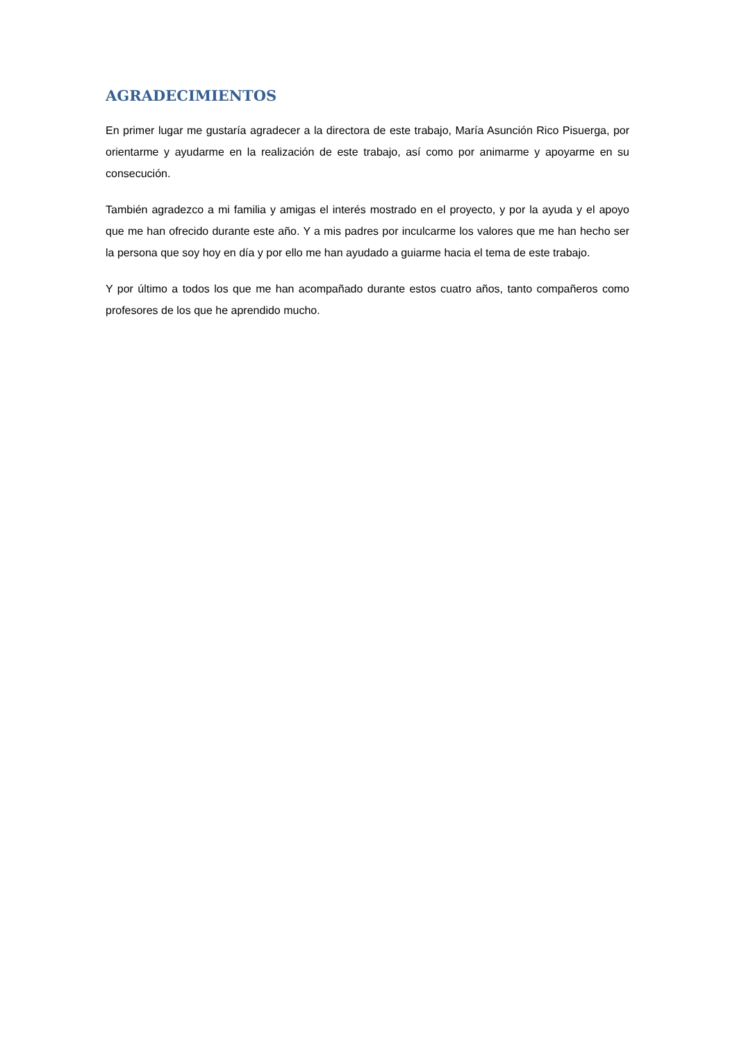AGRADECIMIENTOS
En primer lugar me gustaría agradecer a la directora de este trabajo, María Asunción Rico Pisuerga, por orientarme y ayudarme en la realización de este trabajo, así como por animarme y apoyarme en su consecución.
También agradezco a mi familia y amigas el interés mostrado en el proyecto, y por la ayuda y el apoyo que me han ofrecido durante este año. Y a mis padres por inculcarme los valores que me han hecho ser la persona que soy hoy en día y por ello me han ayudado a guiarme hacia el tema de este trabajo.
Y por último a todos los que me han acompañado durante estos cuatro años, tanto compañeros como profesores de los que he aprendido mucho.